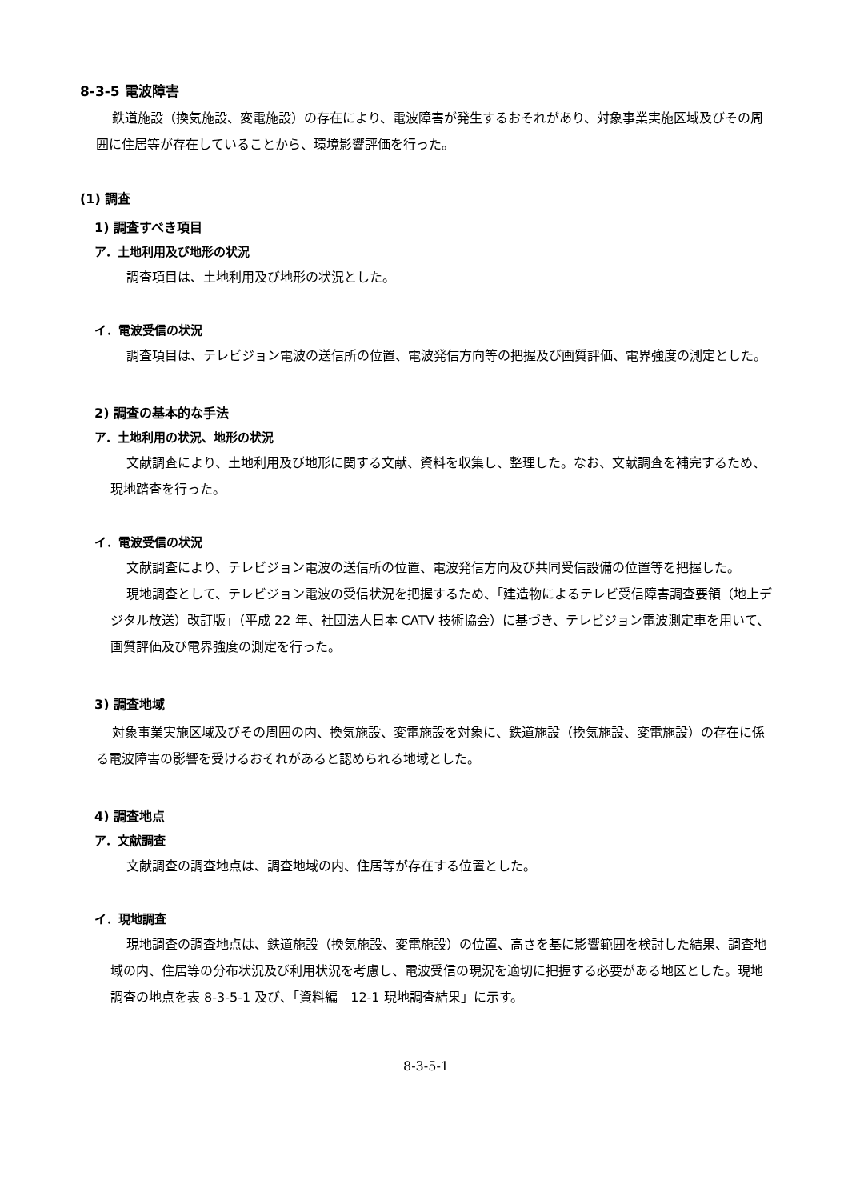8-3-5 電波障害
鉄道施設（換気施設、変電施設）の存在により、電波障害が発生するおそれがあり、対象事業実施区域及びその周囲に住居等が存在していることから、環境影響評価を行った。
(1) 調査
1) 調査すべき項目
ア．土地利用及び地形の状況
調査項目は、土地利用及び地形の状況とした。
イ．電波受信の状況
調査項目は、テレビジョン電波の送信所の位置、電波発信方向等の把握及び画質評価、電界強度の測定とした。
2) 調査の基本的な手法
ア．土地利用の状況、地形の状況
文献調査により、土地利用及び地形に関する文献、資料を収集し、整理した。なお、文献調査を補完するため、現地踏査を行った。
イ．電波受信の状況
文献調査により、テレビジョン電波の送信所の位置、電波発信方向及び共同受信設備の位置等を把握した。
現地調査として、テレビジョン電波の受信状況を把握するため、「建造物によるテレビ受信障害調査要領（地上デジタル放送）改訂版」（平成 22 年、社団法人日本 CATV 技術協会）に基づき、テレビジョン電波測定車を用いて、画質評価及び電界強度の測定を行った。
3) 調査地域
対象事業実施区域及びその周囲の内、換気施設、変電施設を対象に、鉄道施設（換気施設、変電施設）の存在に係る電波障害の影響を受けるおそれがあると認められる地域とした。
4) 調査地点
ア．文献調査
文献調査の調査地点は、調査地域の内、住居等が存在する位置とした。
イ．現地調査
現地調査の調査地点は、鉄道施設（換気施設、変電施設）の位置、高さを基に影響範囲を検討した結果、調査地域の内、住居等の分布状況及び利用状況を考慮し、電波受信の現況を適切に把握する必要がある地区とした。現地調査の地点を表 8-3-5-1 及び、「資料編　12-1 現地調査結果」に示す。
8-3-5-1